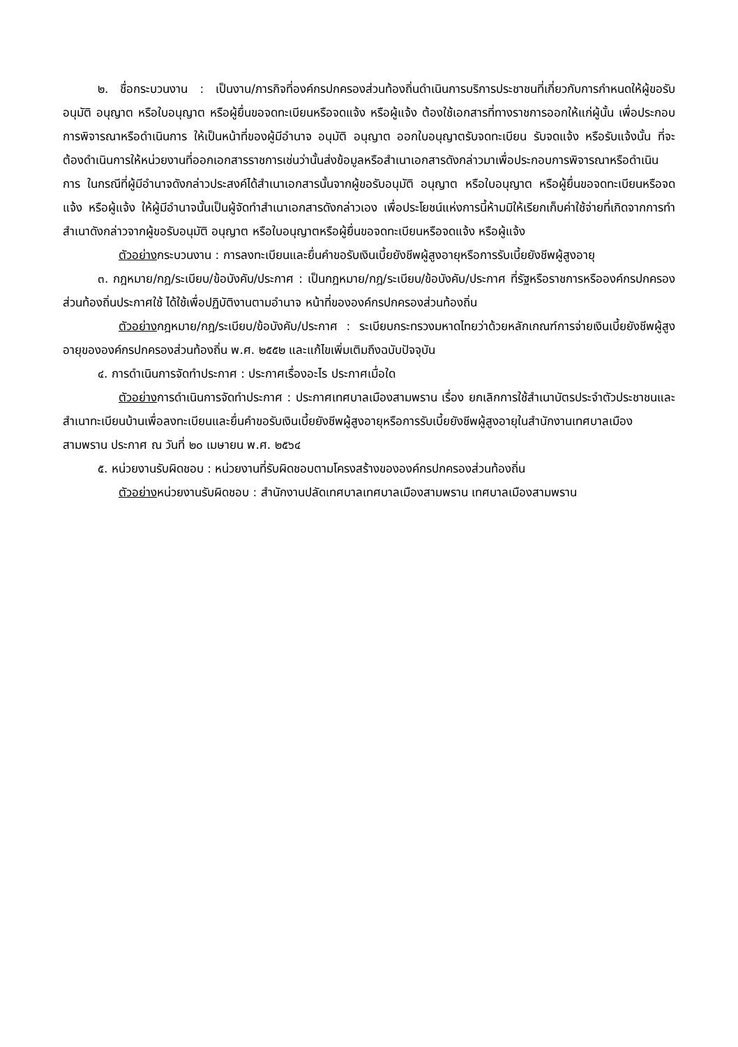๒. ชื่อกระบวนงาน : เป็นงาน/ภารกิจที่องค์กรปกครองส่วนท้องถิ่นดำเนินการบริการประชาชนที่เกี่ยวกับการกำหนดให้ผู้ขอรับอนุมัติ อนุญาต หรือใบอนุญาต หรือผู้ยื่นขอจดทะเบียนหรือจดแจ้ง หรือผู้แจ้ง ต้องใช้เอกสารที่ทางราชการออกให้แก่ผู้นั้น เพื่อประกอบการพิจารณาหรือดำเนินการ ให้เป็นหน้าที่ของผู้มีอำนาจ อนุมัติ อนุญาต ออกใบอนุญาตรับจดทะเบียน รับจดแจ้ง หรือรับแจ้งนั้น ที่จะต้องดำเนินการให้หน่วยงานที่ออกเอกสารราชการเช่นว่านั้นส่งข้อมูลหรือสำเนาเอกสารดังกล่าวมาเพื่อประกอบการพิจารณาหรือดำเนินการ ในกรณีที่ผู้มีอำนาจดังกล่าวประสงค์ได้สำเนาเอกสารนั้นจากผู้ขอรับอนุมัติ อนุญาต หรือใบอนุญาต หรือผู้ยื่นขอจดทะเบียนหรือจดแจ้ง หรือผู้แจ้ง ให้ผู้มีอำนาจนั้นเป็นผู้จัดทำสำเนาเอกสารดังกล่าวเอง เพื่อประโยชน์แห่งการนี้ห้ามมิให้เรียกเก็บค่าใช้จ่ายที่เกิดจากการทำสำเนาดังกล่าวจากผู้ขอรับอนุมัติ อนุญาต หรือใบอนุญาตหรือผู้ยื่นขอจดทะเบียนหรือจดแจ้ง หรือผู้แจ้ง
ตัวอย่างกระบวนงาน : การลงทะเบียนและยื่นคำขอรับเงินเบี้ยยังชีพผู้สูงอายุหรือการรับเบี้ยยังชีพผู้สูงอายุ
๓. กฎหมาย/กฎ/ระเบียบ/ข้อบังคับ/ประกาศ : เป็นกฎหมาย/กฎ/ระเบียบ/ข้อบังคับ/ประกาศ ที่รัฐหรือราชการหรือองค์กรปกครองส่วนท้องถิ่นประกาศใช้ ได้ใช้เพื่อปฏิบัติงานตามอำนาจ หน้าที่ขององค์กรปกครองส่วนท้องถิ่น
ตัวอย่างกฎหมาย/กฎ/ระเบียบ/ข้อบังคับ/ประกาศ : ระเบียบกระทรวงมหาดไทยว่าด้วยหลักเกณฑ์การจ่ายเงินเบี้ยยังชีพผู้สูงอายุขององค์กรปกครองส่วนท้องถิ่น พ.ศ. ๒๕๕๒ และแก้ไขเพิ่มเติมถึงฉบับปัจจุบัน
๔. การดำเนินการจัดทำประกาศ : ประกาศเรื่องอะไร ประกาศเมื่อใด
ตัวอย่างการดำเนินการจัดทำประกาศ : ประกาศเทศบาลเมืองสามพราน เรื่อง ยกเลิกการใช้สำเนาบัตรประจำตัวประชาชนและสำเนาทะเบียนบ้านเพื่อลงทะเบียนและยื่นคำขอรับเงินเบี้ยยังชีพผู้สูงอายุหรือการรับเบี้ยยังชีพผู้สูงอายุในสำนักงานเทศบาลเมืองสามพราน ประกาศ ณ วันที่ ๒๐ เมษายน พ.ศ. ๒๕๖๔
๕. หน่วยงานรับผิดชอบ : หน่วยงานที่รับผิดชอบตามโครงสร้างขององค์กรปกครองส่วนท้องถิ่น
ตัวอย่างหน่วยงานรับผิดชอบ : สำนักงานปลัดเทศบาลเทศบาลเมืองสามพราน เทศบาลเมืองสามพราน